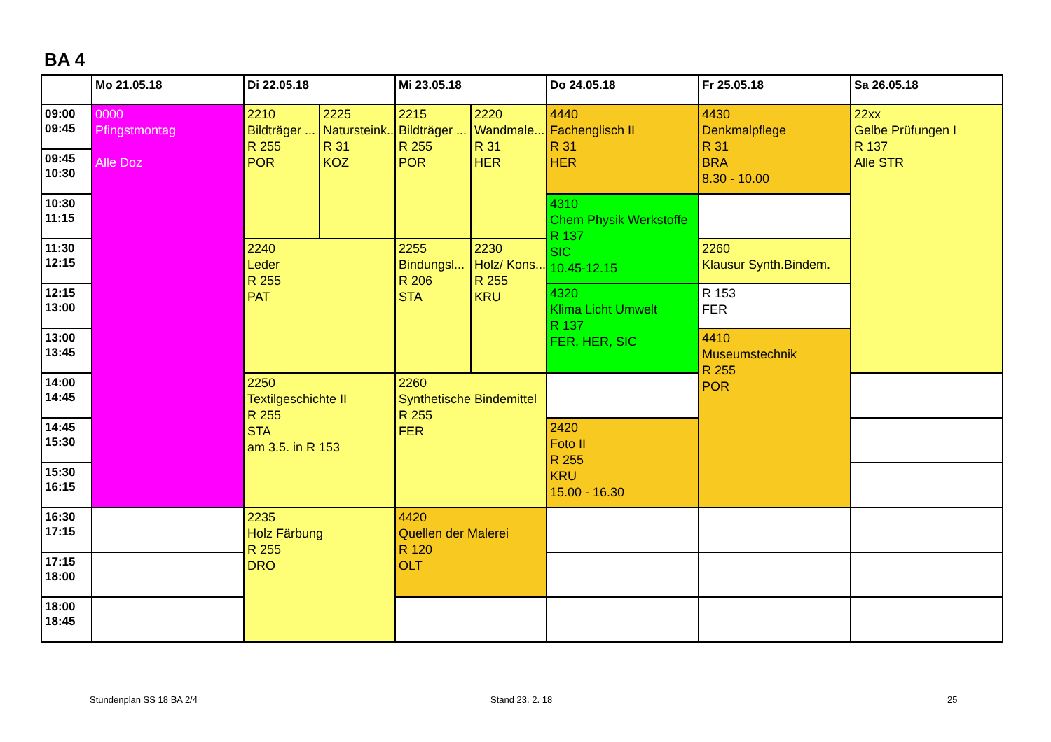BA 4
| | Mo 21.05.18 | Di 22.05.18 | | Mi 23.05.18 | | Do 24.05.18 | Fr 25.05.18 | Sa 26.05.18 |
| --- | --- | --- | --- | --- | --- | --- | --- | --- |
| 09:00 09:45 | 0000 Pfingstmontag Alle Doz | 2210 Bildträger ... R 255 POR | 2225 Natursteink... R 31 KOZ | 2215 Bildträger ... R 255 POR | 2220 Wandmale... R 31 HER | 4440 Fachenglisch II R 31 HER | 4430 Denkmalpflege R 31 BRA 8.30 - 10.00 | 22xx Gelbe Prüfungen I R 137 Alle STR |
| 09:45 10:30 | | | | | | | | |
| 10:30 11:15 | | | | | | 4310 Chem Physik Werkstoffe R 137 SIC 10.45-12.15 | | |
| 11:30 12:15 | | 2240 Leder R 255 PAT | | 2255 Bindungsl... R 206 STA | 2230 Holz/ Kons... R 255 KRU | | 2260 Klausur Synth.Bindem. | |
| 12:15 13:00 | | | | | | 4320 Klima Licht Umwelt R 137 FER, HER, SIC | R 153 FER | |
| 13:00 13:45 | | | | | | | 4410 Museumstechnik R 255 POR | |
| 14:00 14:45 | | 2250 Textilgeschichte II R 255 STA am 3.5. in R 153 | | 2260 Synthetische Bindemittel R 255 FER | | | | |
| 14:45 15:30 | | | | | | 2420 Foto II R 255 KRU 15.00 - 16.30 | | |
| 15:30 16:15 | | | | | | | | |
| 16:30 17:15 | | 2235 Holz Färbung R 255 DRO | | 4420 Quellen der Malerei R 120 OLT | | | | |
| 17:15 18:00 | | | | | | | | |
| 18:00 18:45 | | | | | | | | |
Stundenplan SS 18 BA 2/4 Stand 23. 2. 18 25